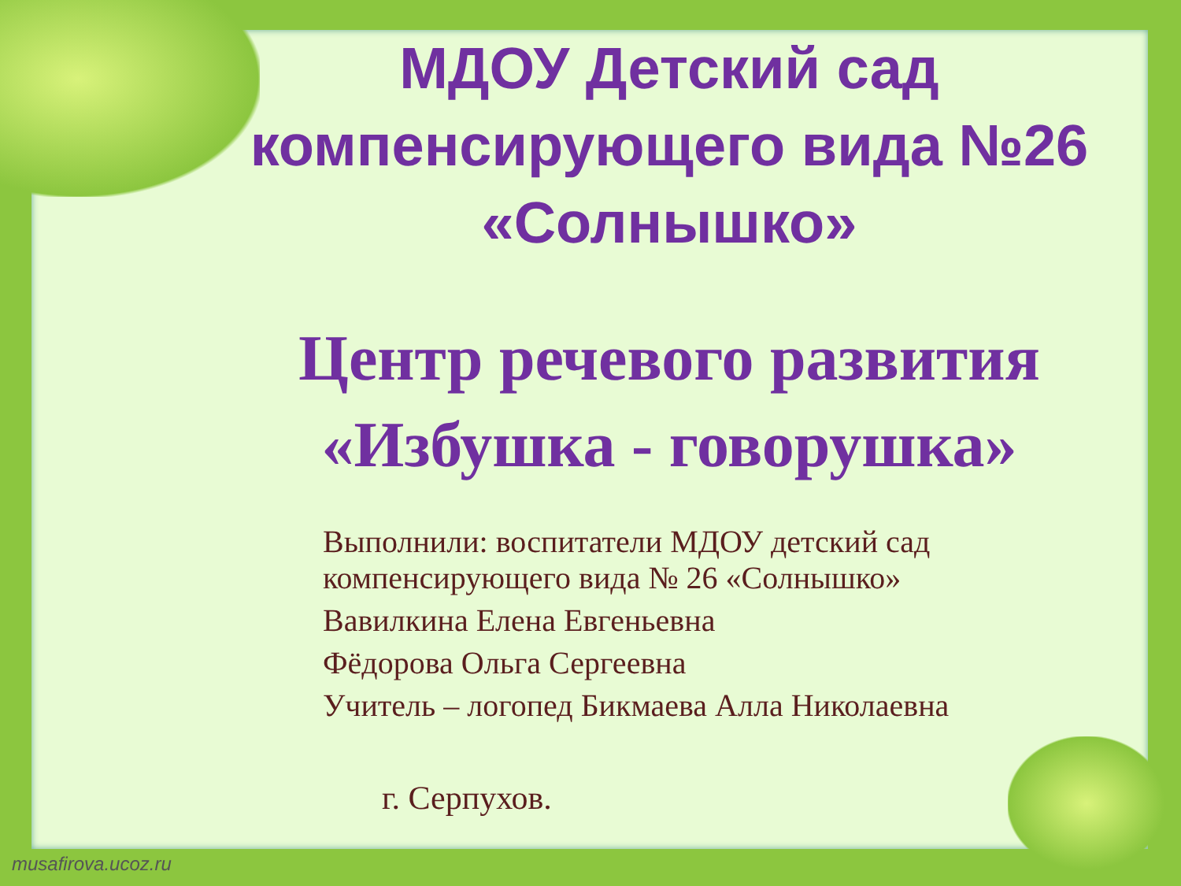МДОУ Детский сад
компенсирующего вида №26
«Солнышко»
Центр речевого развития
«Избушка - говорушка»
Выполнили: воспитатели МДОУ детский сад
компенсирующего вида № 26 «Солнышко»
Вавилкина Елена Евгеньевна
Фёдорова Ольга Сергеевна
Учитель – логопед Бикмаева Алла Николаевна
г. Серпухов.
musafirova.ucoz.ru